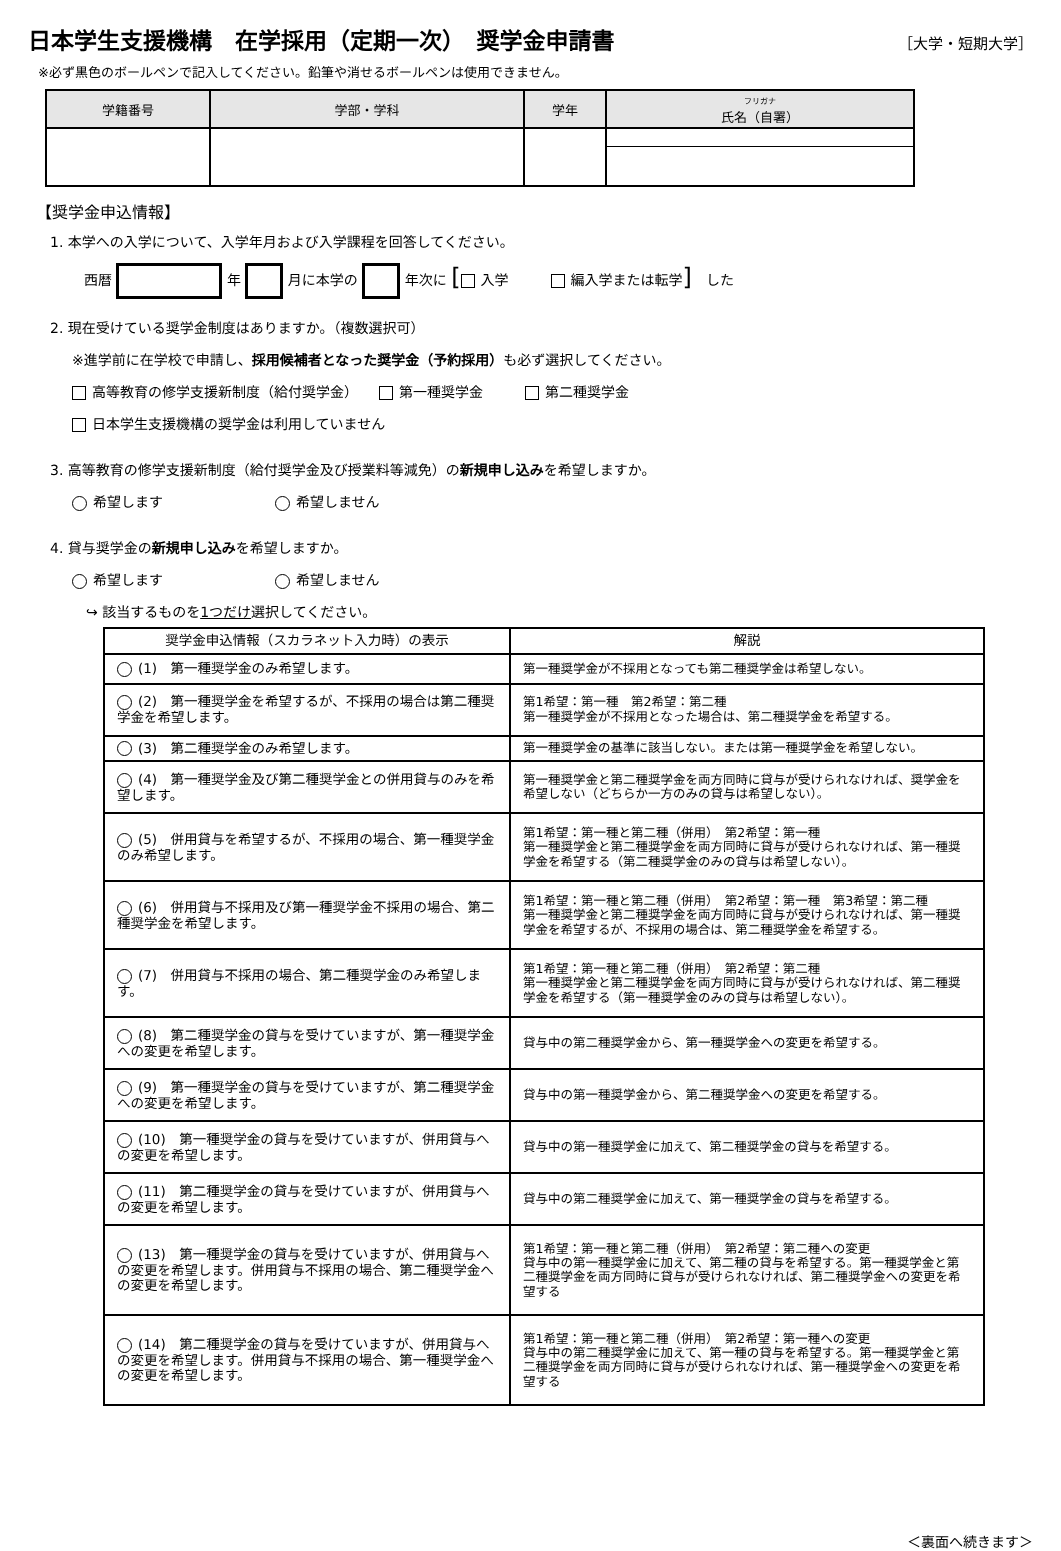日本学生支援機構　在学採用（定期一次）　奨学金申請書
［大学・短期大学］
※必ず黒色のボールペンで記入してください。鉛筆や消せるボールペンは使用できません。
| 学籍番号 | 学部・学科 | 学年 | フリガナ 氏名（自署） |
| --- | --- | --- | --- |
【奨学金申込情報】
1. 本学への入学について、入学年月および入学課程を回答してください。
西暦 年 月に本学の 年次に [ 入学　　　 編入学または転学]　した
2. 現在受けている奨学金制度はありますか。（複数選択可）
※進学前に在学校で申請し、採用候補者となった奨学金（予約採用）も必ず選択してください。
高等教育の修学支援新制度（給付奨学金）　　 第一種奨学金　　　 第二種奨学金
日本学生支援機構の奨学金は利用していません
3. 高等教育の修学支援新制度（給付奨学金及び授業料等減免）の新規申し込みを希望しますか。
希望します　　　　　　　　 希望しません
4. 貸与奨学金の新規申し込みを希望しますか。
希望します　　　　　　　　 希望しません
↪ 該当するものを1つだけ選択してください。
| 奨学金申込情報（スカラネット入力時）の表示 | 解説 |
| --- | --- |
| (1) 第一種奨学金のみ希望します。 | 第一種奨学金が不採用となっても第二種奨学金は希望しない。 |
| (2) 第一種奨学金を希望するが、不採用の場合は第二種奨学金を希望します。 | 第1希望：第一種 第2希望：第二種 第一種奨学金が不採用となった場合は、第二種奨学金を希望する。 |
| (3) 第二種奨学金のみ希望します。 | 第一種奨学金の基準に該当しない。または第一種奨学金を希望しない。 |
| (4) 第一種奨学金及び第二種奨学金との併用貸与のみを希望します。 | 第一種奨学金と第二種奨学金を両方同時に貸与が受けられなければ、奨学金を希望しない（どちらか一方のみの貸与は希望しない）。 |
| (5) 併用貸与を希望するが、不採用の場合、第一種奨学金のみ希望します。 | 第1希望：第一種と第二種（併用） 第2希望：第一種 第一種奨学金と第二種奨学金を両方同時に貸与が受けられなければ、第一種奨学金を希望する（第二種奨学金のみの貸与は希望しない）。 |
| (6) 併用貸与不採用及び第一種奨学金不採用の場合、第二種奨学金を希望します。 | 第1希望：第一種と第二種（併用） 第2希望：第一種 第3希望：第二種 第一種奨学金と第二種奨学金を両方同時に貸与が受けられなければ、第一種奨学金を希望するが、不採用の場合は、第二種奨学金を希望する。 |
| (7) 併用貸与不採用の場合、第二種奨学金のみ希望します。 | 第1希望：第一種と第二種（併用） 第2希望：第二種 第一種奨学金と第二種奨学金を両方同時に貸与が受けられなければ、第二種奨学金を希望する（第一種奨学金のみの貸与は希望しない）。 |
| (8) 第二種奨学金の貸与を受けていますが、第一種奨学金への変更を希望します。 | 貸与中の第二種奨学金から、第一種奨学金への変更を希望する。 |
| (9) 第一種奨学金の貸与を受けていますが、第二種奨学金への変更を希望します。 | 貸与中の第一種奨学金から、第二種奨学金への変更を希望する。 |
| (10) 第一種奨学金の貸与を受けていますが、併用貸与への変更を希望します。 | 貸与中の第一種奨学金に加えて、第二種奨学金の貸与を希望する。 |
| (11) 第二種奨学金の貸与を受けていますが、併用貸与への変更を希望します。 | 貸与中の第二種奨学金に加えて、第一種奨学金の貸与を希望する。 |
| (13) 第一種奨学金の貸与を受けていますが、併用貸与への変更を希望します。併用貸与不採用の場合、第二種奨学金への変更を希望します。 | 第1希望：第一種と第二種（併用） 第2希望：第二種への変更 貸与中の第一種奨学金に加えて、第二種の貸与を希望する。第一種奨学金と第二種奨学金を両方同時に貸与が受けられなければ、第二種奨学金への変更を希望する |
| (14) 第二種奨学金の貸与を受けていますが、併用貸与への変更を希望します。併用貸与不採用の場合、第一種奨学金への変更を希望します。 | 第1希望：第一種と第二種（併用） 第2希望：第一種への変更 貸与中の第二種奨学金に加えて、第一種の貸与を希望する。第一種奨学金と第二種奨学金を両方同時に貸与が受けられなければ、第一種奨学金への変更を希望する |
＜裏面へ続きます＞